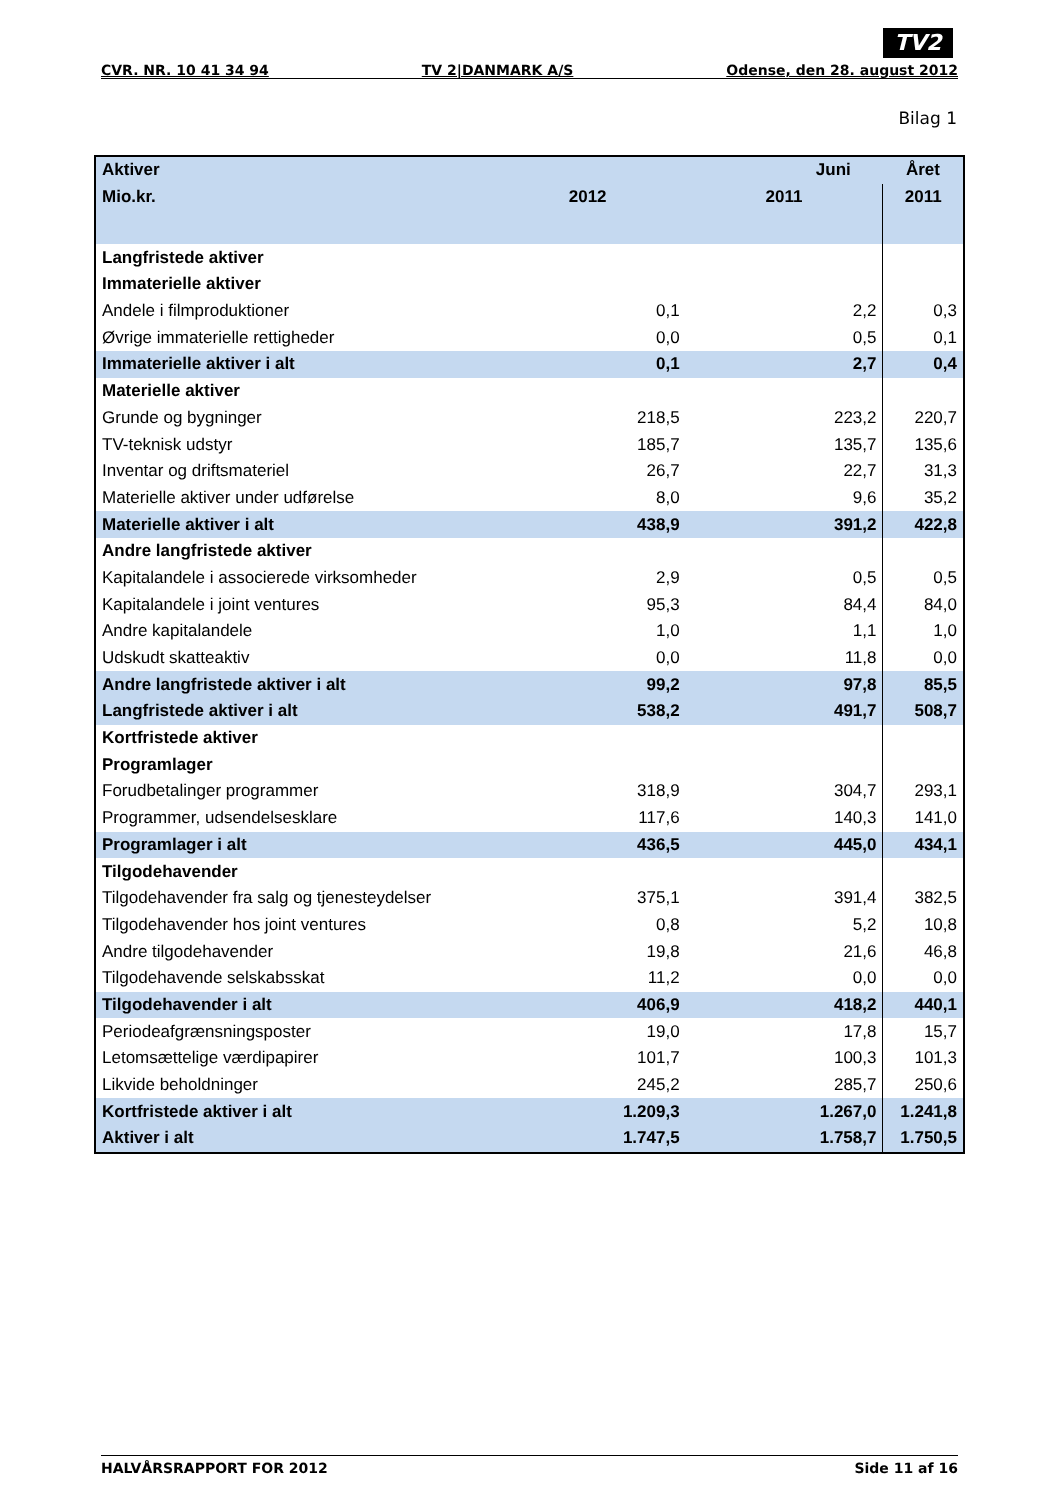TV2
CVR. NR. 10 41 34 94 TV 2|DANMARK A/S Odense, den 28. august 2012
Bilag 1
| Aktiver | Juni | | Året |
| --- | --- | --- | --- |
| Mio.kr. | 2012 | 2011 | 2011 |
| Langfristede aktiver | | | |
| Immaterielle aktiver | | | |
| Andele i filmproduktioner | 0,1 | 2,2 | 0,3 |
| Øvrige immaterielle rettigheder | 0,0 | 0,5 | 0,1 |
| Immaterielle aktiver i alt | 0,1 | 2,7 | 0,4 |
| Materielle aktiver | | | |
| Grunde og bygninger | 218,5 | 223,2 | 220,7 |
| TV-teknisk udstyr | 185,7 | 135,7 | 135,6 |
| Inventar og driftsmateriel | 26,7 | 22,7 | 31,3 |
| Materielle aktiver under udførelse | 8,0 | 9,6 | 35,2 |
| Materielle aktiver i alt | 438,9 | 391,2 | 422,8 |
| Andre langfristede aktiver | | | |
| Kapitalandele i associerede virksomheder | 2,9 | 0,5 | 0,5 |
| Kapitalandele i joint ventures | 95,3 | 84,4 | 84,0 |
| Andre kapitalandele | 1,0 | 1,1 | 1,0 |
| Udskudt skatteaktiv | 0,0 | 11,8 | 0,0 |
| Andre langfristede aktiver i alt | 99,2 | 97,8 | 85,5 |
| Langfristede aktiver i alt | 538,2 | 491,7 | 508,7 |
| Kortfristede aktiver | | | |
| Programlager | | | |
| Forudbetalinger programmer | 318,9 | 304,7 | 293,1 |
| Programmer, udsendelsesklare | 117,6 | 140,3 | 141,0 |
| Programlager i alt | 436,5 | 445,0 | 434,1 |
| Tilgodehavender | | | |
| Tilgodehavender fra salg og tjenesteydelser | 375,1 | 391,4 | 382,5 |
| Tilgodehavender hos joint ventures | 0,8 | 5,2 | 10,8 |
| Andre tilgodehavender | 19,8 | 21,6 | 46,8 |
| Tilgodehavende selskabsskat | 11,2 | 0,0 | 0,0 |
| Tilgodehavender i alt | 406,9 | 418,2 | 440,1 |
| Periodeafgrænsningsposter | 19,0 | 17,8 | 15,7 |
| Letomsættelige værdipapirer | 101,7 | 100,3 | 101,3 |
| Likvide beholdninger | 245,2 | 285,7 | 250,6 |
| Kortfristede aktiver i alt | 1.209,3 | 1.267,0 | 1.241,8 |
| Aktiver i alt | 1.747,5 | 1.758,7 | 1.750,5 |
HALVÅRSRAPPORT FOR 2012 Side 11 af 16